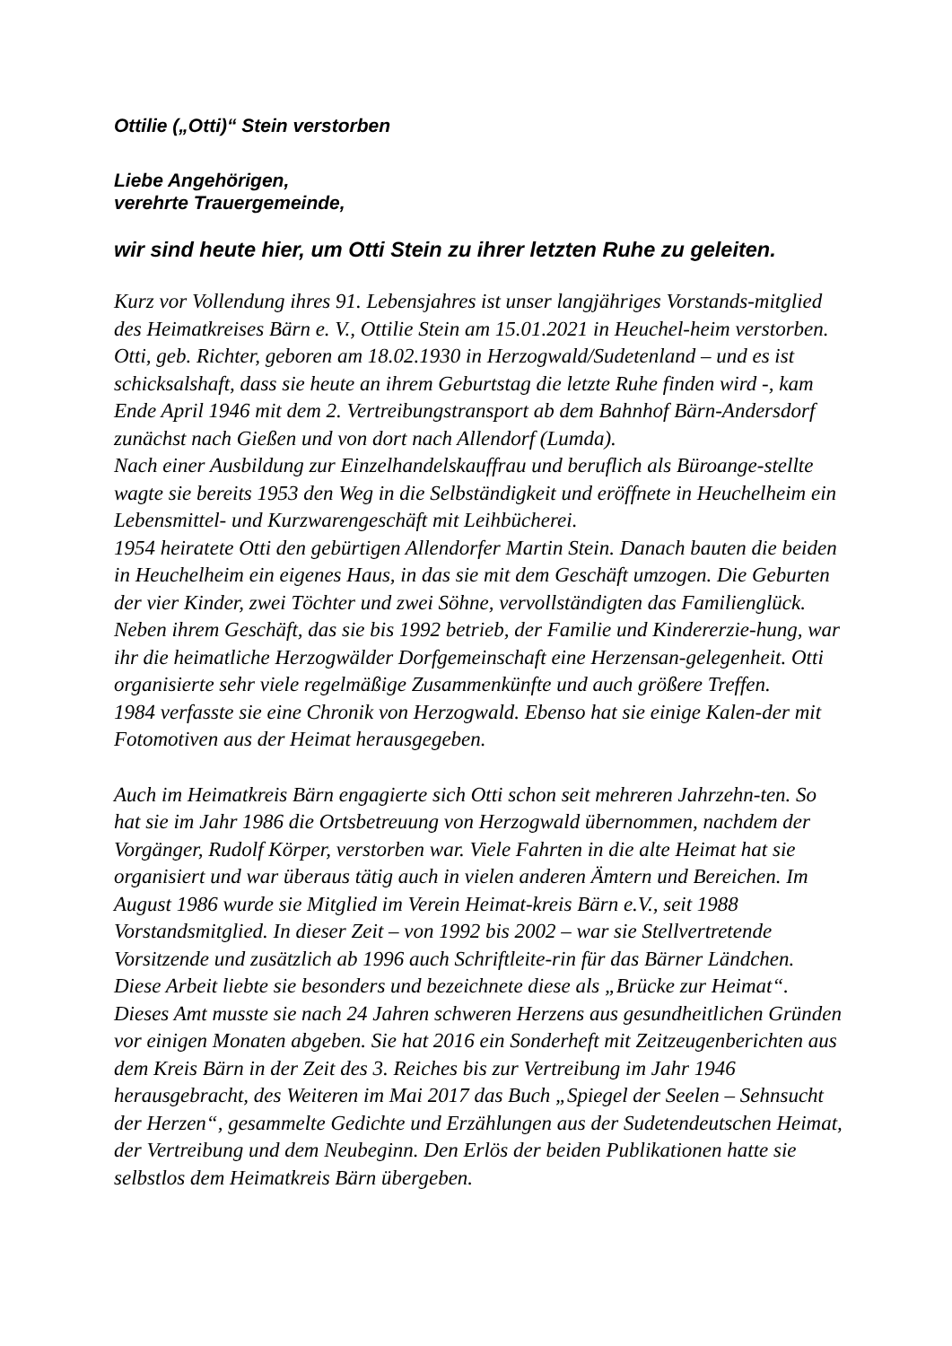Ottilie („Otti)“ Stein verstorben
Liebe Angehörigen,
verehrte Trauergemeinde,
wir sind heute hier, um Otti Stein zu ihrer letzten Ruhe zu geleiten.
Kurz vor Vollendung ihres 91. Lebensjahres ist unser langjähriges Vorstands-mitglied des Heimatkreises Bärn e. V., Ottilie Stein am 15.01.2021 in Heuchel-heim verstorben.
Otti, geb. Richter, geboren am 18.02.1930 in Herzogwald/Sudetenland – und es ist schicksalshaft, dass sie heute an ihrem Geburtstag die letzte Ruhe finden wird -, kam Ende April 1946 mit dem 2. Vertreibungstransport ab dem Bahnhof Bärn-Andersdorf zunächst nach Gießen und von dort nach Allendorf (Lumda).
Nach einer Ausbildung zur Einzelhandelskauffrau und beruflich als Büroange-stellte wagte sie bereits 1953 den Weg in die Selbständigkeit und eröffnete in Heuchelheim ein Lebensmittel- und Kurzwarengeschäft mit Leihbücherei.
1954 heiratete Otti den gebürtigen Allendorfer Martin Stein. Danach bauten die beiden in Heuchelheim ein eigenes Haus, in das sie mit dem Geschäft umzogen. Die Geburten der vier Kinder, zwei Töchter und zwei Söhne, vervollständigten das Familienglück.
Neben ihrem Geschäft, das sie bis 1992 betrieb, der Familie und Kindererzie-hung, war ihr die heimatliche Herzogwälder Dorfgemeinschaft eine Herzensan-gelegenheit. Otti organisierte sehr viele regelmäßige Zusammenkünfte und auch größere Treffen.
1984 verfasste sie eine Chronik von Herzogwald. Ebenso hat sie einige Kalen-der mit Fotomotiven aus der Heimat herausgegeben.
Auch im Heimatkreis Bärn engagierte sich Otti schon seit mehreren Jahrzehn-ten. So hat sie im Jahr 1986 die Ortsbetreuung von Herzogwald übernommen, nachdem der Vorgänger, Rudolf Körper, verstorben war. Viele Fahrten in die alte Heimat hat sie organisiert und war überaus tätig auch in vielen anderen Ämtern und Bereichen. Im August 1986 wurde sie Mitglied im Verein Heimat-kreis Bärn e.V., seit 1988 Vorstandsmitglied. In dieser Zeit – von 1992 bis 2002 – war sie Stellvertretende Vorsitzende und zusätzlich ab 1996 auch Schriftleite-rin für das Bärner Ländchen. Diese Arbeit liebte sie besonders und bezeichnete diese als „Brücke zur Heimat“. Dieses Amt musste sie nach 24 Jahren schweren Herzens aus gesundheitlichen Gründen vor einigen Monaten abgeben. Sie hat 2016 ein Sonderheft mit Zeitzeugenberichten aus dem Kreis Bärn in der Zeit des 3. Reiches bis zur Vertreibung im Jahr 1946 herausgebracht, des Weiteren im Mai 2017 das Buch „Spiegel der Seelen – Sehnsucht der Herzen“, gesammelte Gedichte und Erzählungen aus der Sudetendeutschen Heimat, der Vertreibung und dem Neubeginn. Den Erlös der beiden Publikationen hatte sie selbstlos dem Heimatkreis Bärn übergeben.